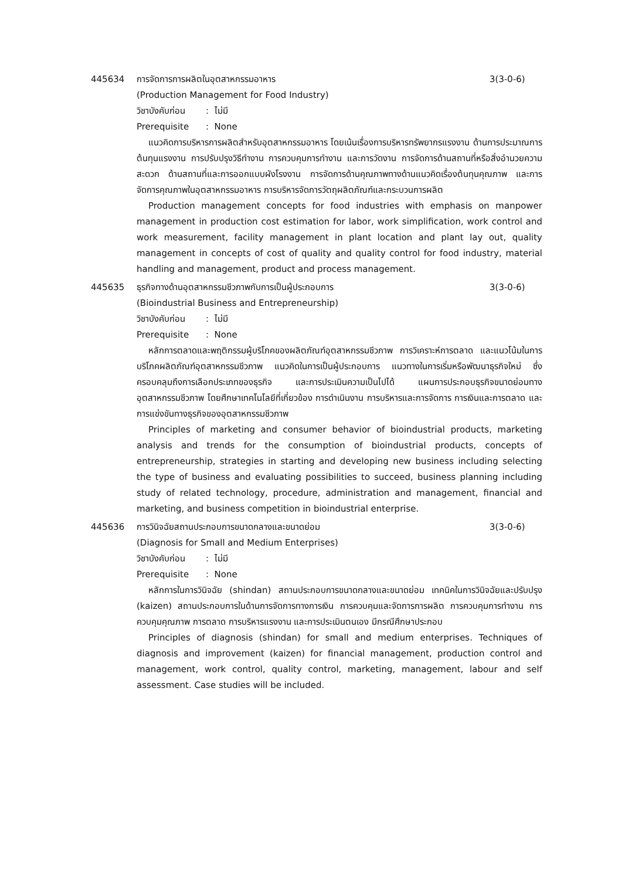445634 การจัดการการผลิตในอุตสาหกรรมอาหาร
3(3-0-6)
(Production Management for Food Industry)
วิชาบังคับก่อน: ไม่มี
Prerequisite: None
แนวคิดการบริหารการผลิตสำหรับอุตสาหกรรมอาหาร โดยเน้นเรื่องการบริหารทรัพยากรแรงงาน ด้านการประมาณการต้นทุนแรงงาน การปรับปรุงวิธีทำงาน การควบคุมการทำงาน และการวัดงาน การจัดการด้านสถานที่หรือสิ่งอำนวยความสะดวก ด้านสถานที่และการออกแบบผังโรงงาน การจัดการด้านคุณภาพทางด้านแนวคิดเรื่องต้นทุนคุณภาพ และการจัดการคุณภาพในอุตสาหกรรมอาหาร การบริหารจัดการวัตถุผลิตภัณฑ์และกระบวนการผลิต
Production management concepts for food industries with emphasis on manpower management in production cost estimation for labor, work simplification, work control and work measurement, facility management in plant location and plant lay out, quality management in concepts of cost of quality and quality control for food industry, material handling and management, product and process management.
445635 ธุรกิจทางด้านอุตสาหกรรมชีวภาพกับการเป็นผู้ประกอบการ
3(3-0-6)
(Bioindustrial Business and Entrepreneurship)
วิชาบังคับก่อน: ไม่มี
Prerequisite: None
หลักการตลาดและพฤติกรรมผู้บริโภคของผลิตภัณฑ์อุตสาหกรรมชีวภาพ การวิเคราะห์การตลาด และแนวโน้มในการบริโภคผลิตภัณฑ์อุตสาหกรรมชีวภาพ แนวคิดในการเป็นผู้ประกอบการ แนวทางในการเริ่มหรือพัฒนาธุรกิจใหม่ ซึ่งครอบคลุมถึงการเลือกประเภทของธุรกิจ และการประเมินความเป็นไปได้ แผนการประกอบธุรกิจขนาดย่อมทางอุตสาหกรรมชีวภาพ โดยศึกษาเทคโนโลยีที่เกี่ยวข้อง การดำเนินงาน การบริหารและการจัดการ การเงินและการตลาด และการแข่งขันทางธุรกิจของอุตสาหกรรมชีวภาพ
Principles of marketing and consumer behavior of bioindustrial products, marketing analysis and trends for the consumption of bioindustrial products, concepts of entrepreneurship, strategies in starting and developing new business including selecting the type of business and evaluating possibilities to succeed, business planning including study of related technology, procedure, administration and management, financial and marketing, and business competition in bioindustrial enterprise.
445636 การวินิจฉัยสถานประกอบการขนาดกลางและขนาดย่อม
3(3-0-6)
(Diagnosis for Small and Medium Enterprises)
วิชาบังคับก่อน: ไม่มี
Prerequisite: None
หลักการในการวินิจฉัย (shindan) สถานประกอบการขนาดกลางและขนาดย่อม เทคนิคในการวินิจฉัยและปรับปรุง (kaizen) สถานประกอบการในด้านการจัดการทางการเงิน การควบคุมและจัดการการผลิต การควบคุมการทำงาน การควบคุมคุณภาพ การตลาด การบริหารแรงงาน และการประเมินตนเอง มีกรณีศึกษาประกอบ
Principles of diagnosis (shindan) for small and medium enterprises. Techniques of diagnosis and improvement (kaizen) for financial management, production control and management, work control, quality control, marketing, management, labour and self assessment. Case studies will be included.